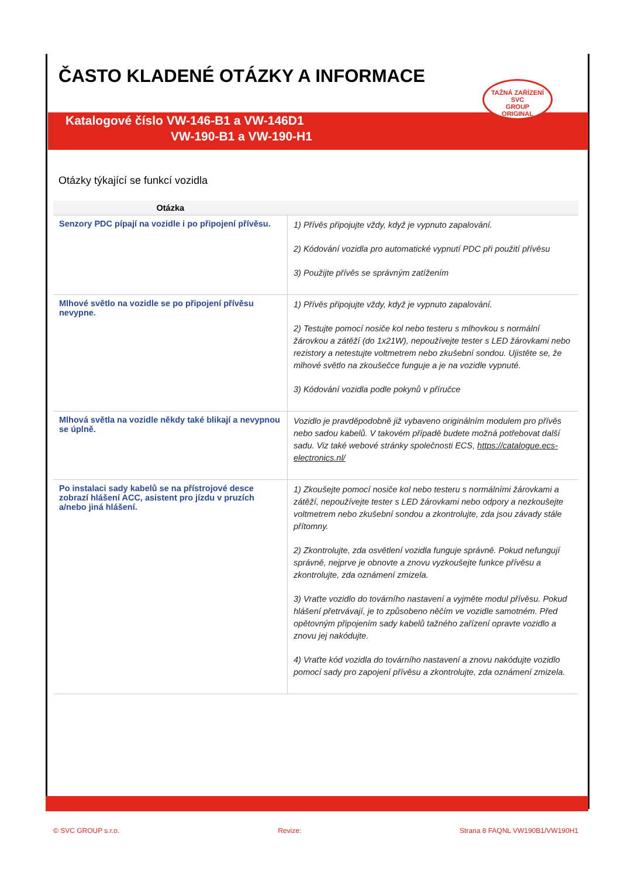ČASTO KLADENÉ OTÁZKY A INFORMACE
Katalogové číslo VW-146-B1 a VW-146D1
VW-190-B1 a VW-190-H1
TAŽNÁ ZAŘÍZENÍ
SVC
GROUP
ORIGINAL
Otázky týkající se funkcí vozidla
| Otázka | |
| --- | --- |
| Senzory PDC pípají na vozidle i po připojení přívěsu. | 1) Přívěs připojujte vždy, když je vypnuto zapalování. 2) Kódování vozidla pro automatické vypnutí PDC při použití přívěsu 3) Použijte přívěs se správným zatížením |
| Mlhové světlo na vozidle se po připojení přívěsu nevypne. | 1) Přívěs připojujte vždy, když je vypnuto zapalování. 2) Testujte pomocí nosiče kol nebo testeru s mlhovkou s normální žárovkou a zátěží (do 1x21W), nepoužívejte tester s LED žárovkami nebo rezistory a netestujte voltmetrem nebo zkušební sondou. Ujistěte se, že mlhové světlo na zkoušečce funguje a je na vozidle vypnuté. 3) Kódování vozidla podle pokynů v příručce |
| Mlhová světla na vozidle někdy také blikají a nevypnou se úplně. | Vozidlo je pravděpodobně již vybaveno originálním modulem pro přívěs nebo sadou kabelů. V takovém případě budete možná potřebovat další sadu. Viz také webové stránky společnosti ECS, https://catalogue.ecs-electronics.nl/ |
| Po instalaci sady kabelů se na přístrojové desce zobrazí hlášení ACC, asistent pro jízdu v pruzích a/nebo jiná hlášení. | 1) Zkoušejte pomocí nosiče kol nebo testeru s normálními žárovkami a zátěží, nepoužívejte tester s LED žárovkami nebo odpory a nezkoušejte voltmetrem nebo zkušební sondou a zkontrolujte, zda jsou závady stále přítomny. 2) Zkontrolujte, zda osvětlení vozidla funguje správně. Pokud nefungují správně, nejprve je obnovte a znovu vyzkoušejte funkce přívěsu a zkontrolujte, zda oznámení zmizela. 3) Vraťte vozidlo do továrního nastavení a vyjměte modul přívěsu. Pokud hlášení přetrvávají, je to způsobeno něčím ve vozidle samotném. Před opětovným připojením sady kabelů tažného zařízení opravte vozidlo a znovu jej nakódujte. 4) Vraťte kód vozidla do továrního nastavení a znovu nakódujte vozidlo pomocí sady pro zapojení přívěsu a zkontrolujte, zda oznámení zmizela. |
© SVC GROUP s.r.o. Revize: Strana 8 FAQNL VW190B1/VW190H1